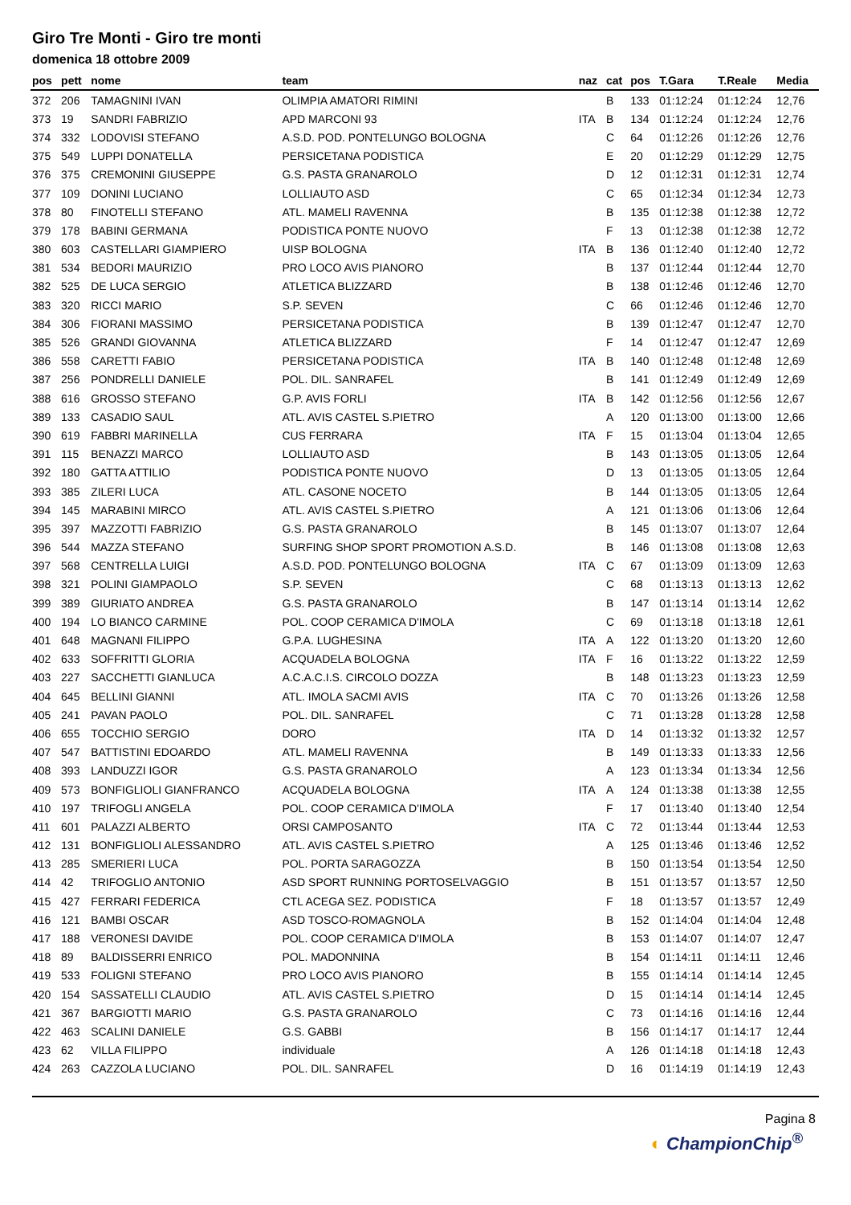Giro Tre Monti - Giro tre monti
domenica 18 ottobre 2009
| pos | pett | nome | team | naz | cat | pos | T.Gara | T.Reale | Media |
| --- | --- | --- | --- | --- | --- | --- | --- | --- | --- |
| 372 | 206 | TAMAGNINI IVAN | OLIMPIA AMATORI RIMINI | | B | 133 | 01:12:24 | 01:12:24 | 12,76 |
| 373 | 19 | SANDRI FABRIZIO | APD MARCONI 93 | ITA | B | 134 | 01:12:24 | 01:12:24 | 12,76 |
| 374 | 332 | LODOVISI STEFANO | A.S.D. POD. PONTELUNGO BOLOGNA | | C | 64 | 01:12:26 | 01:12:26 | 12,76 |
| 375 | 549 | LUPPI DONATELLA | PERSICETANA PODISTICA | | E | 20 | 01:12:29 | 01:12:29 | 12,75 |
| 376 | 375 | CREMONINI GIUSEPPE | G.S. PASTA GRANAROLO | | D | 12 | 01:12:31 | 01:12:31 | 12,74 |
| 377 | 109 | DONINI LUCIANO | LOLLIAUTO ASD | | C | 65 | 01:12:34 | 01:12:34 | 12,73 |
| 378 | 80 | FINOTELLI STEFANO | ATL. MAMELI RAVENNA | | B | 135 | 01:12:38 | 01:12:38 | 12,72 |
| 379 | 178 | BABINI GERMANA | PODISTICA PONTE NUOVO | | F | 13 | 01:12:38 | 01:12:38 | 12,72 |
| 380 | 603 | CASTELLARI GIAMPIERO | UISP BOLOGNA | ITA | B | 136 | 01:12:40 | 01:12:40 | 12,72 |
| 381 | 534 | BEDORI MAURIZIO | PRO LOCO AVIS PIANORO | | B | 137 | 01:12:44 | 01:12:44 | 12,70 |
| 382 | 525 | DE LUCA SERGIO | ATLETICA BLIZZARD | | B | 138 | 01:12:46 | 01:12:46 | 12,70 |
| 383 | 320 | RICCI MARIO | S.P. SEVEN | | C | 66 | 01:12:46 | 01:12:46 | 12,70 |
| 384 | 306 | FIORANI MASSIMO | PERSICETANA PODISTICA | | B | 139 | 01:12:47 | 01:12:47 | 12,70 |
| 385 | 526 | GRANDI GIOVANNA | ATLETICA BLIZZARD | | F | 14 | 01:12:47 | 01:12:47 | 12,69 |
| 386 | 558 | CARETTI FABIO | PERSICETANA PODISTICA | ITA | B | 140 | 01:12:48 | 01:12:48 | 12,69 |
| 387 | 256 | PONDRELLI DANIELE | POL. DIL. SANRAFEL | | B | 141 | 01:12:49 | 01:12:49 | 12,69 |
| 388 | 616 | GROSSO STEFANO | G.P. AVIS FORLI | ITA | B | 142 | 01:12:56 | 01:12:56 | 12,67 |
| 389 | 133 | CASADIO SAUL | ATL. AVIS CASTEL S.PIETRO | | A | 120 | 01:13:00 | 01:13:00 | 12,66 |
| 390 | 619 | FABBRI MARINELLA | CUS FERRARA | ITA | F | 15 | 01:13:04 | 01:13:04 | 12,65 |
| 391 | 115 | BENAZZI MARCO | LOLLIAUTO ASD | | B | 143 | 01:13:05 | 01:13:05 | 12,64 |
| 392 | 180 | GATTA ATTILIO | PODISTICA PONTE NUOVO | | D | 13 | 01:13:05 | 01:13:05 | 12,64 |
| 393 | 385 | ZILERI LUCA | ATL. CASONE NOCETO | | B | 144 | 01:13:05 | 01:13:05 | 12,64 |
| 394 | 145 | MARABINI MIRCO | ATL. AVIS CASTEL S.PIETRO | | A | 121 | 01:13:06 | 01:13:06 | 12,64 |
| 395 | 397 | MAZZOTTI FABRIZIO | G.S. PASTA GRANAROLO | | B | 145 | 01:13:07 | 01:13:07 | 12,64 |
| 396 | 544 | MAZZA STEFANO | SURFING SHOP SPORT PROMOTION A.S.D. | | B | 146 | 01:13:08 | 01:13:08 | 12,63 |
| 397 | 568 | CENTRELLA LUIGI | A.S.D. POD. PONTELUNGO BOLOGNA | ITA | C | 67 | 01:13:09 | 01:13:09 | 12,63 |
| 398 | 321 | POLINI GIAMPAOLO | S.P. SEVEN | | C | 68 | 01:13:13 | 01:13:13 | 12,62 |
| 399 | 389 | GIURIATO ANDREA | G.S. PASTA GRANAROLO | | B | 147 | 01:13:14 | 01:13:14 | 12,62 |
| 400 | 194 | LO BIANCO CARMINE | POL. COOP CERAMICA D'IMOLA | | C | 69 | 01:13:18 | 01:13:18 | 12,61 |
| 401 | 648 | MAGNANI FILIPPO | G.P.A. LUGHESINA | ITA | A | 122 | 01:13:20 | 01:13:20 | 12,60 |
| 402 | 633 | SOFFRITTI GLORIA | ACQUADELA BOLOGNA | ITA | F | 16 | 01:13:22 | 01:13:22 | 12,59 |
| 403 | 227 | SACCHETTI GIANLUCA | A.C.A.C.I.S. CIRCOLO DOZZA | | B | 148 | 01:13:23 | 01:13:23 | 12,59 |
| 404 | 645 | BELLINI GIANNI | ATL. IMOLA SACMI AVIS | ITA | C | 70 | 01:13:26 | 01:13:26 | 12,58 |
| 405 | 241 | PAVAN PAOLO | POL. DIL. SANRAFEL | | C | 71 | 01:13:28 | 01:13:28 | 12,58 |
| 406 | 655 | TOCCHIO SERGIO | DORO | ITA | D | 14 | 01:13:32 | 01:13:32 | 12,57 |
| 407 | 547 | BATTISTINI EDOARDO | ATL. MAMELI RAVENNA | | B | 149 | 01:13:33 | 01:13:33 | 12,56 |
| 408 | 393 | LANDUZZI IGOR | G.S. PASTA GRANAROLO | | A | 123 | 01:13:34 | 01:13:34 | 12,56 |
| 409 | 573 | BONFIGLIOLI GIANFRANCO | ACQUADELA BOLOGNA | ITA | A | 124 | 01:13:38 | 01:13:38 | 12,55 |
| 410 | 197 | TRIFOGLI ANGELA | POL. COOP CERAMICA D'IMOLA | | F | 17 | 01:13:40 | 01:13:40 | 12,54 |
| 411 | 601 | PALAZZI ALBERTO | ORSI CAMPOSANTO | ITA | C | 72 | 01:13:44 | 01:13:44 | 12,53 |
| 412 | 131 | BONFIGLIOLI ALESSANDRO | ATL. AVIS CASTEL S.PIETRO | | A | 125 | 01:13:46 | 01:13:46 | 12,52 |
| 413 | 285 | SMERIERI LUCA | POL. PORTA SARAGOZZA | | B | 150 | 01:13:54 | 01:13:54 | 12,50 |
| 414 | 42 | TRIFOGLIO ANTONIO | ASD SPORT RUNNING PORTOSELVAGGIO | | B | 151 | 01:13:57 | 01:13:57 | 12,50 |
| 415 | 427 | FERRARI FEDERICA | CTL ACEGA SEZ. PODISTICA | | F | 18 | 01:13:57 | 01:13:57 | 12,49 |
| 416 | 121 | BAMBI OSCAR | ASD TOSCO-ROMAGNOLA | | B | 152 | 01:14:04 | 01:14:04 | 12,48 |
| 417 | 188 | VERONESI DAVIDE | POL. COOP CERAMICA D'IMOLA | | B | 153 | 01:14:07 | 01:14:07 | 12,47 |
| 418 | 89 | BALDISSERRI ENRICO | POL. MADONNINA | | B | 154 | 01:14:11 | 01:14:11 | 12,46 |
| 419 | 533 | FOLIGNI STEFANO | PRO LOCO AVIS PIANORO | | B | 155 | 01:14:14 | 01:14:14 | 12,45 |
| 420 | 154 | SASSATELLI CLAUDIO | ATL. AVIS CASTEL S.PIETRO | | D | 15 | 01:14:14 | 01:14:14 | 12,45 |
| 421 | 367 | BARGIOTTI MARIO | G.S. PASTA GRANAROLO | | C | 73 | 01:14:16 | 01:14:16 | 12,44 |
| 422 | 463 | SCALINI DANIELE | G.S. GABBI | | B | 156 | 01:14:17 | 01:14:17 | 12,44 |
| 423 | 62 | VILLA FILIPPO | individuale | | A | 126 | 01:14:18 | 01:14:18 | 12,43 |
| 424 | 263 | CAZZOLA LUCIANO | POL. DIL. SANRAFEL | | D | 16 | 01:14:19 | 01:14:19 | 12,43 |
Pagina 8
◐ ChampionChip<sup>®</sup>